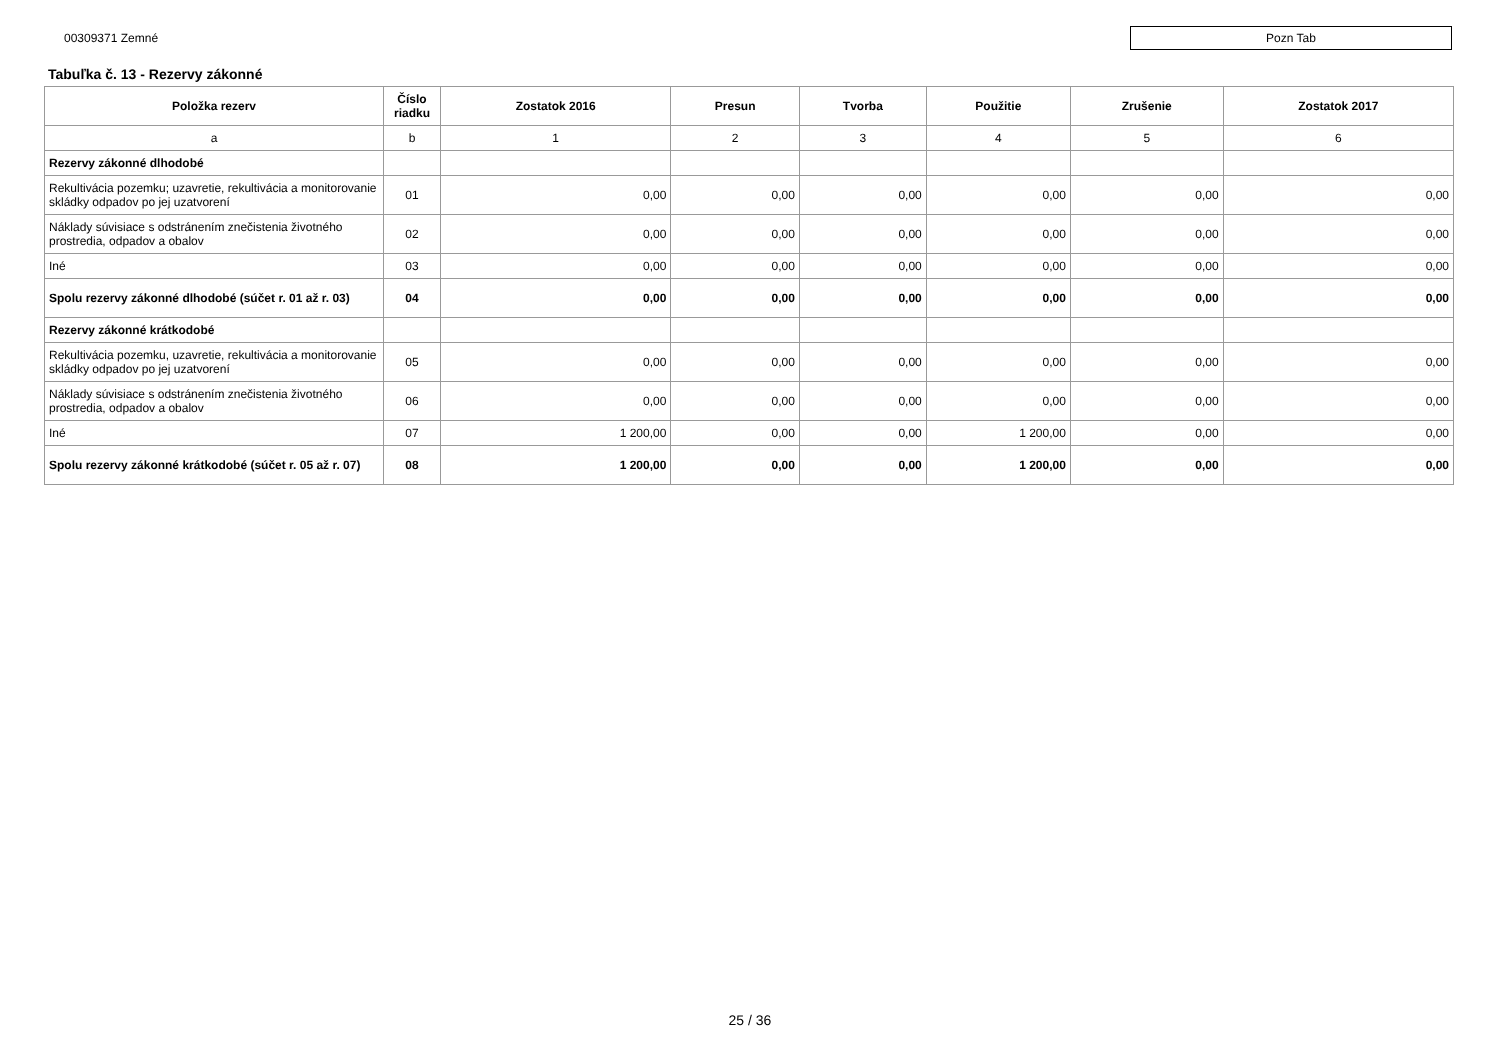00309371 Zemné Pozn Tab
Tabuľka č. 13 - Rezervy zákonné
| Položka rezerv | Číslo riadku | Zostatok 2016 | Presun | Tvorba | Použitie | Zrušenie | Zostatok 2017 |
| --- | --- | --- | --- | --- | --- | --- | --- |
| a | b | 1 | 2 | 3 | 4 | 5 | 6 |
| Rezervy zákonné dlhodobé | | | | | | | |
| Rekultivácia pozemku; uzavretie, rekultivácia a monitorovanie skládky odpadov po jej uzatvorení | 01 | 0,00 | 0,00 | 0,00 | 0,00 | 0,00 | 0,00 |
| Náklady súvisiace s odstránením znečistenia životného prostredia, odpadov a obalov | 02 | 0,00 | 0,00 | 0,00 | 0,00 | 0,00 | 0,00 |
| Iné | 03 | 0,00 | 0,00 | 0,00 | 0,00 | 0,00 | 0,00 |
| Spolu rezervy zákonné dlhodobé (súčet r. 01 až r. 03) | 04 | 0,00 | 0,00 | 0,00 | 0,00 | 0,00 | 0,00 |
| Rezervy zákonné krátkodobé | | | | | | | |
| Rekultivácia pozemku, uzavretie, rekultivácia a monitorovanie skládky odpadov po jej uzatvorení | 05 | 0,00 | 0,00 | 0,00 | 0,00 | 0,00 | 0,00 |
| Náklady súvisiace s odstránením znečistenia životného prostredia, odpadov a obalov | 06 | 0,00 | 0,00 | 0,00 | 0,00 | 0,00 | 0,00 |
| Iné | 07 | 1 200,00 | 0,00 | 0,00 | 1 200,00 | 0,00 | 0,00 |
| Spolu rezervy zákonné krátkodobé (súčet r. 05 až r. 07) | 08 | 1 200,00 | 0,00 | 0,00 | 1 200,00 | 0,00 | 0,00 |
25 / 36